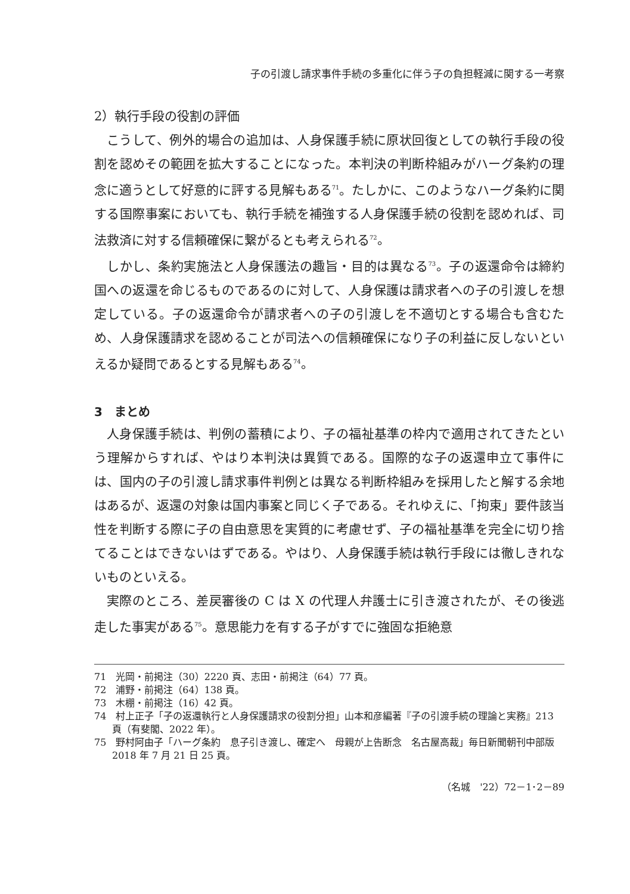子の引渡し請求事件手続の多重化に伴う子の負担軽減に関する一考察
2）執行手段の役割の評価
こうして、例外的場合の追加は、人身保護手続に原状回復としての執行手段の役割を認めその範囲を拡大することになった。本判決の判断枠組みがハーグ条約の理念に適うとして好意的に評する見解もある<sup>71</sup>。たしかに、このようなハーグ条約に関する国際事案においても、執行手続を補強する人身保護手続の役割を認めれば、司法救済に対する信頼確保に繋がるとも考えられる<sup>72</sup>。
しかし、条約実施法と人身保護法の趣旨・目的は異なる<sup>73</sup>。子の返還命令は締約国への返還を命じるものであるのに対して、人身保護は請求者への子の引渡しを想定している。子の返還命令が請求者への子の引渡しを不適切とする場合も含むため、人身保護請求を認めることが司法への信頼確保になり子の利益に反しないといえるか疑問であるとする見解もある<sup>74</sup>。
3　まとめ
人身保護手続は、判例の蓄積により、子の福祉基準の枠内で適用されてきたという理解からすれば、やはり本判決は異質である。国際的な子の返還申立て事件には、国内の子の引渡し請求事件判例とは異なる判断枠組みを採用したと解する余地はあるが、返還の対象は国内事案と同じく子である。それゆえに、「拘束」要件該当性を判断する際に子の自由意思を実質的に考慮せず、子の福祉基準を完全に切り捨てることはできないはずである。やはり、人身保護手続は執行手段には徹しきれないものといえる。
実際のところ、差戻審後の C は X の代理人弁護士に引き渡されたが、その後逃走した事実がある<sup>75</sup>。意思能力を有する子がすでに強固な拒絶意
71　光岡・前掲注（30）2220 頁、志田・前掲注（64）77 頁。
72　浦野・前掲注（64）138 頁。
73　木棚・前掲注（16）42 頁。
74　村上正子「子の返還執行と人身保護請求の役割分担」山本和彦編著『子の引渡手続の理論と実務』213 頁（有斐閣、2022 年）。
75　野村阿由子「ハーグ条約　息子引き渡し、確定へ　母親が上告断念　名古屋高裁」毎日新聞朝刊中部版 2018 年 7 月 21 日 25 頁。
（名城　'22）72－1･2－89